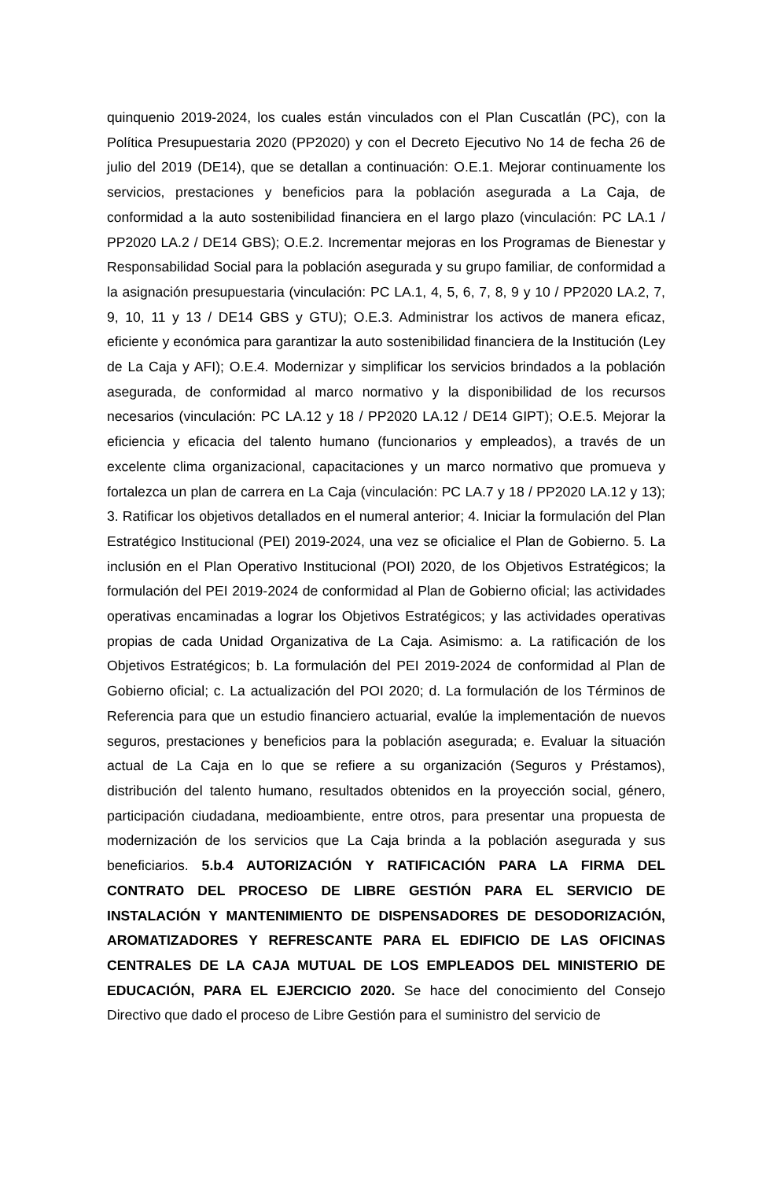quinquenio 2019-2024, los cuales están vinculados con el Plan Cuscatlán (PC), con la Política Presupuestaria 2020 (PP2020) y con el Decreto Ejecutivo No 14 de fecha 26 de julio del 2019 (DE14), que se detallan a continuación: O.E.1. Mejorar continuamente los servicios, prestaciones y beneficios para la población asegurada a La Caja, de conformidad a la auto sostenibilidad financiera en el largo plazo (vinculación: PC LA.1 / PP2020 LA.2 / DE14 GBS); O.E.2. Incrementar mejoras en los Programas de Bienestar y Responsabilidad Social para la población asegurada y su grupo familiar, de conformidad a la asignación presupuestaria (vinculación: PC LA.1, 4, 5, 6, 7, 8, 9 y 10 / PP2020 LA.2, 7, 9, 10, 11 y 13 / DE14 GBS y GTU); O.E.3. Administrar los activos de manera eficaz, eficiente y económica para garantizar la auto sostenibilidad financiera de la Institución (Ley de La Caja y AFI); O.E.4. Modernizar y simplificar los servicios brindados a la población asegurada, de conformidad al marco normativo y la disponibilidad de los recursos necesarios (vinculación: PC LA.12 y 18 / PP2020 LA.12 / DE14 GIPT); O.E.5. Mejorar la eficiencia y eficacia del talento humano (funcionarios y empleados), a través de un excelente clima organizacional, capacitaciones y un marco normativo que promueva y fortalezca un plan de carrera en La Caja (vinculación: PC LA.7 y 18 / PP2020 LA.12 y 13); 3. Ratificar los objetivos detallados en el numeral anterior; 4. Iniciar la formulación del Plan Estratégico Institucional (PEI) 2019-2024, una vez se oficialice el Plan de Gobierno. 5. La inclusión en el Plan Operativo Institucional (POI) 2020, de los Objetivos Estratégicos; la formulación del PEI 2019-2024 de conformidad al Plan de Gobierno oficial; las actividades operativas encaminadas a lograr los Objetivos Estratégicos; y las actividades operativas propias de cada Unidad Organizativa de La Caja. Asimismo: a. La ratificación de los Objetivos Estratégicos; b. La formulación del PEI 2019-2024 de conformidad al Plan de Gobierno oficial; c. La actualización del POI 2020; d. La formulación de los Términos de Referencia para que un estudio financiero actuarial, evalúe la implementación de nuevos seguros, prestaciones y beneficios para la población asegurada; e. Evaluar la situación actual de La Caja en lo que se refiere a su organización (Seguros y Préstamos), distribución del talento humano, resultados obtenidos en la proyección social, género, participación ciudadana, medioambiente, entre otros, para presentar una propuesta de modernización de los servicios que La Caja brinda a la población asegurada y sus beneficiarios. 5.b.4 AUTORIZACIÓN Y RATIFICACIÓN PARA LA FIRMA DEL CONTRATO DEL PROCESO DE LIBRE GESTIÓN PARA EL SERVICIO DE INSTALACIÓN Y MANTENIMIENTO DE DISPENSADORES DE DESODORIZACIÓN, AROMATIZADORES Y REFRESCANTE PARA EL EDIFICIO DE LAS OFICINAS CENTRALES DE LA CAJA MUTUAL DE LOS EMPLEADOS DEL MINISTERIO DE EDUCACIÓN, PARA EL EJERCICIO 2020. Se hace del conocimiento del Consejo Directivo que dado el proceso de Libre Gestión para el suministro del servicio de